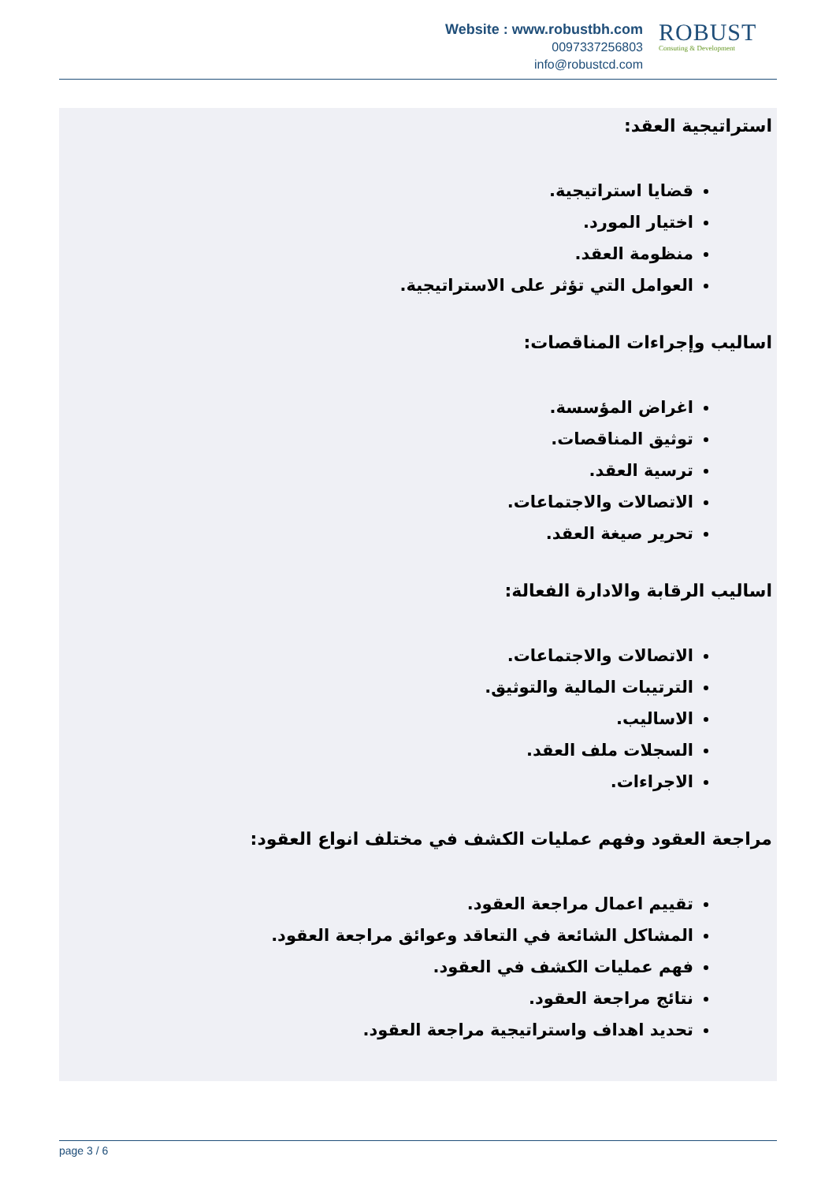Website : www.robustbh.com
0097337256803
info@robustcd.com
ROBUST
Consuting & Development
استراتيجية العقد:
قضايا استراتيجية.
اختيار المورد.
منظومة العقد.
العوامل التي تؤثر على الاستراتيجية.
اساليب وإجراءات المناقصات:
اغراض المؤسسة.
توثيق المناقصات.
ترسية العقد.
الاتصالات والاجتماعات.
تحرير صيغة العقد.
اساليب الرقابة والادارة الفعالة:
الاتصالات والاجتماعات.
الترتيبات المالية والتوثيق.
الاساليب.
السجلات ملف العقد.
الاجراءات.
مراجعة العقود وفهم عمليات الكشف في مختلف انواع العقود:
تقييم اعمال مراجعة العقود.
المشاكل الشائعة في التعاقد وعوائق مراجعة العقود.
فهم عمليات الكشف في العقود.
نتائج مراجعة العقود.
تحديد اهداف واستراتيجية مراجعة العقود.
page 3 / 6